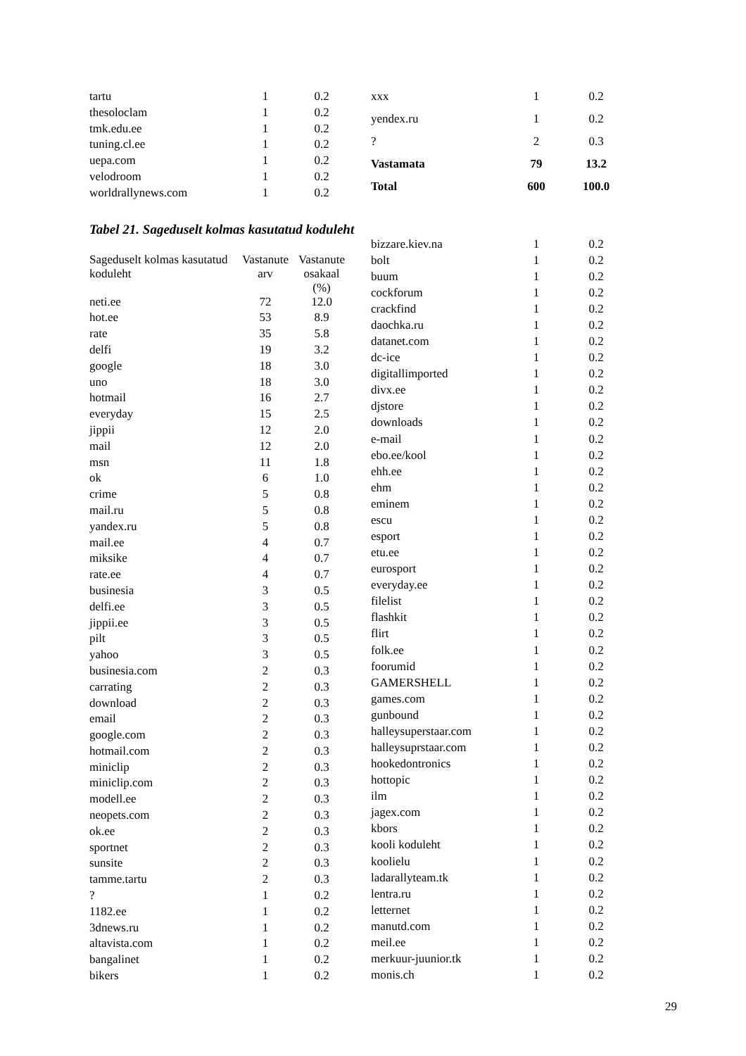| tartu | 1 | 0.2 |
| thesoloclam | 1 | 0.2 |
| tmk.edu.ee | 1 | 0.2 |
| tuning.cl.ee | 1 | 0.2 |
| uepa.com | 1 | 0.2 |
| velodroom | 1 | 0.2 |
| worldrallynews.com | 1 | 0.2 |
| xxx | 1 | 0.2 |
| yendex.ru | 1 | 0.2 |
| ? | 2 | 0.3 |
| Vastamata | 79 | 13.2 |
| Total | 600 | 100.0 |
Tabel 21. Sageduselt kolmas kasutatud koduleht
| Sageduselt kolmas kasutatud koduleht | Vastanute arv | Vastanute osakaal (%) |
| --- | --- | --- |
| neti.ee | 72 | 12.0 |
| hot.ee | 53 | 8.9 |
| rate | 35 | 5.8 |
| delfi | 19 | 3.2 |
| google | 18 | 3.0 |
| uno | 18 | 3.0 |
| hotmail | 16 | 2.7 |
| everyday | 15 | 2.5 |
| jippii | 12 | 2.0 |
| mail | 12 | 2.0 |
| msn | 11 | 1.8 |
| ok | 6 | 1.0 |
| crime | 5 | 0.8 |
| mail.ru | 5 | 0.8 |
| yandex.ru | 5 | 0.8 |
| mail.ee | 4 | 0.7 |
| miksike | 4 | 0.7 |
| rate.ee | 4 | 0.7 |
| businesia | 3 | 0.5 |
| delfi.ee | 3 | 0.5 |
| jippii.ee | 3 | 0.5 |
| pilt | 3 | 0.5 |
| yahoo | 3 | 0.5 |
| businesia.com | 2 | 0.3 |
| carrating | 2 | 0.3 |
| download | 2 | 0.3 |
| email | 2 | 0.3 |
| google.com | 2 | 0.3 |
| hotmail.com | 2 | 0.3 |
| miniclip | 2 | 0.3 |
| miniclip.com | 2 | 0.3 |
| modell.ee | 2 | 0.3 |
| neopets.com | 2 | 0.3 |
| ok.ee | 2 | 0.3 |
| sportnet | 2 | 0.3 |
| sunsite | 2 | 0.3 |
| tamme.tartu | 2 | 0.3 |
| ? | 1 | 0.2 |
| 1182.ee | 1 | 0.2 |
| 3dnews.ru | 1 | 0.2 |
| altavista.com | 1 | 0.2 |
| bangalinet | 1 | 0.2 |
| bikers | 1 | 0.2 |
| bizzare.kiev.na | 1 | 0.2 |
| bolt | 1 | 0.2 |
| buum | 1 | 0.2 |
| cockforum | 1 | 0.2 |
| crackfind | 1 | 0.2 |
| daochka.ru | 1 | 0.2 |
| datanet.com | 1 | 0.2 |
| dc-ice | 1 | 0.2 |
| digitallimported | 1 | 0.2 |
| divx.ee | 1 | 0.2 |
| djstore | 1 | 0.2 |
| downloads | 1 | 0.2 |
| e-mail | 1 | 0.2 |
| ebo.ee/kool | 1 | 0.2 |
| ehh.ee | 1 | 0.2 |
| ehm | 1 | 0.2 |
| eminem | 1 | 0.2 |
| escu | 1 | 0.2 |
| esport | 1 | 0.2 |
| etu.ee | 1 | 0.2 |
| eurosport | 1 | 0.2 |
| everyday.ee | 1 | 0.2 |
| filelist | 1 | 0.2 |
| flashkit | 1 | 0.2 |
| flirt | 1 | 0.2 |
| folk.ee | 1 | 0.2 |
| foorumid | 1 | 0.2 |
| GAMERSHELL | 1 | 0.2 |
| games.com | 1 | 0.2 |
| gunbound | 1 | 0.2 |
| halleysuperstaar.com | 1 | 0.2 |
| halleysuprstaar.com | 1 | 0.2 |
| hookedontronics | 1 | 0.2 |
| hottopic | 1 | 0.2 |
| ilm | 1 | 0.2 |
| jagex.com | 1 | 0.2 |
| kbors | 1 | 0.2 |
| kooli koduleht | 1 | 0.2 |
| koolielu | 1 | 0.2 |
| ladarallyteam.tk | 1 | 0.2 |
| lentra.ru | 1 | 0.2 |
| letternet | 1 | 0.2 |
| manutd.com | 1 | 0.2 |
| meil.ee | 1 | 0.2 |
| merkuur-juunior.tk | 1 | 0.2 |
| monis.ch | 1 | 0.2 |
29